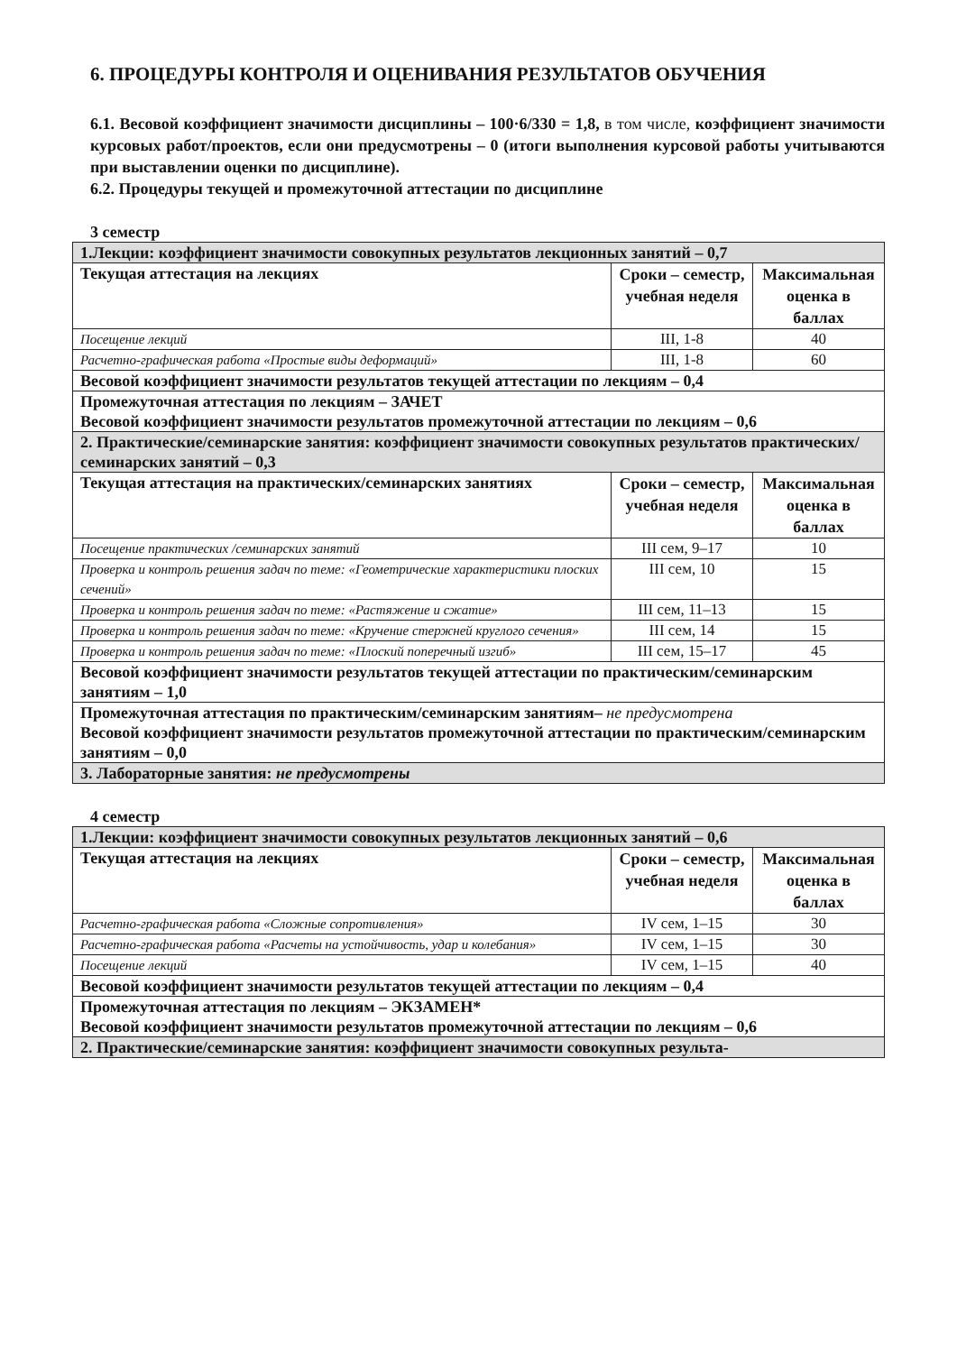6. ПРОЦЕДУРЫ КОНТРОЛЯ И ОЦЕНИВАНИЯ РЕЗУЛЬТАТОВ ОБУЧЕНИЯ
6.1. Весовой коэффициент значимости дисциплины – 100·6/330 = 1,8, в том числе, коэффициент значимости курсовых работ/проектов, если они предусмотрены – 0 (итоги выполнения курсовой работы учитываются при выставлении оценки по дисциплине).
6.2. Процедуры текущей и промежуточной аттестации по дисциплине
3 семестр
| 1.Лекции: коэффициент значимости совокупных результатов лекционных занятий – 0,7 | | |
| Текущая аттестация на лекциях | Сроки – семестр, учебная неделя | Максимальная оценка в баллах |
| Посещение лекций | III, 1-8 | 40 |
| Расчетно-графическая работа «Простые виды деформаций» | III, 1-8 | 60 |
| Весовой коэффициент значимости результатов текущей аттестации по лекциям – 0,4 | | |
| Промежуточная аттестация по лекциям – ЗАЧЕТ Весовой коэффициент значимости результатов промежуточной аттестации по лекциям – 0,6 | | |
| 2. Практические/семинарские занятия: коэффициент значимости совокупных результатов практических/семинарских занятий – 0,3 | | |
| Текущая аттестация на практических/семинарских занятиях | Сроки – семестр, учебная неделя | Максимальная оценка в баллах |
| Посещение практических /семинарских занятий | III сем, 9–17 | 10 |
| Проверка и контроль решения задач по теме: «Геометрические характеристики плоских сечений» | III сем, 10 | 15 |
| Проверка и контроль решения задач по теме: «Растяжение и сжатие» | III сем, 11–13 | 15 |
| Проверка и контроль решения задач по теме: «Кручение стержней круглого сечения» | III сем, 14 | 15 |
| Проверка и контроль решения задач по теме: «Плоский поперечный изгиб» | III сем, 15–17 | 45 |
| Весовой коэффициент значимости результатов текущей аттестации по практическим/семинарским занятиям – 1,0 | | |
| Промежуточная аттестация по практическим/семинарским занятиям– не предусмотрена Весовой коэффициент значимости результатов промежуточной аттестации по практическим/семинарским занятиям – 0,0 | | |
| 3. Лабораторные занятия: не предусмотрены | | |
4 семестр
| 1.Лекции: коэффициент значимости совокупных результатов лекционных занятий – 0,6 | | |
| Текущая аттестация на лекциях | Сроки – семестр, учебная неделя | Максимальная оценка в баллах |
| Расчетно-графическая работа «Сложные сопротивления» | IV сем, 1–15 | 30 |
| Расчетно-графическая работа «Расчеты на устойчивость, удар и колебания» | IV сем, 1–15 | 30 |
| Посещение лекций | IV сем, 1–15 | 40 |
| Весовой коэффициент значимости результатов текущей аттестации по лекциям – 0,4 | | |
| Промежуточная аттестация по лекциям – ЭКЗАМЕН* Весовой коэффициент значимости результатов промежуточной аттестации по лекциям – 0,6 | | |
| 2. Практические/семинарские занятия: коэффициент значимости совокупных результа- | | |